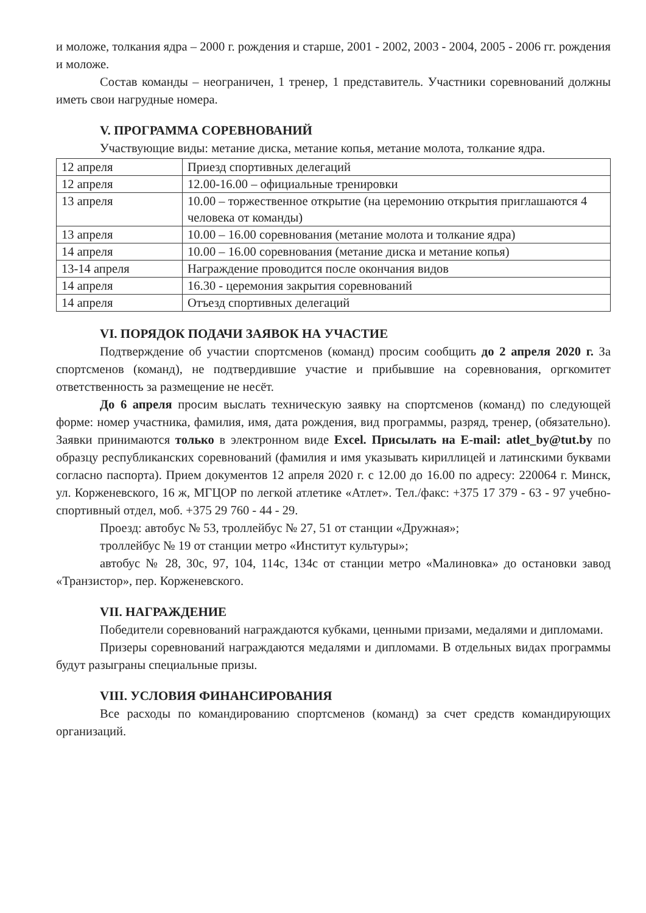и моложе, толкания ядра – 2000 г. рождения и старше, 2001 - 2002, 2003 - 2004, 2005 - 2006 гг. рождения и моложе.
Состав команды – неограничен, 1 тренер, 1 представитель. Участники соревнований должны иметь свои нагрудные номера.
V. ПРОГРАММА СОРЕВНОВАНИЙ
Участвующие виды: метание диска, метание копья, метание молота, толкание ядра.
| 12 апреля | Приезд спортивных делегаций |
| 12 апреля | 12.00-16.00 – официальные тренировки |
| 13 апреля | 10.00 – торжественное открытие (на церемонию открытия приглашаются 4 человека от команды) |
| 13 апреля | 10.00 – 16.00 соревнования (метание молота и толкание ядра) |
| 14 апреля | 10.00 – 16.00 соревнования (метание диска и метание копья) |
| 13-14 апреля | Награждение проводится после окончания видов |
| 14 апреля | 16.30 - церемония закрытия соревнований |
| 14 апреля | Отъезд спортивных делегаций |
VI. ПОРЯДОК ПОДАЧИ ЗАЯВОК НА УЧАСТИЕ
Подтверждение об участии спортсменов (команд) просим сообщить до 2 апреля 2020 г. За спортсменов (команд), не подтвердившие участие и прибывшие на соревнования, оргкомитет ответственность за размещение не несёт.
До 6 апреля просим выслать техническую заявку на спортсменов (команд) по следующей форме: номер участника, фамилия, имя, дата рождения, вид программы, разряд, тренер, (обязательно). Заявки принимаются только в электронном виде Excel. Присылать на E-mail: atlet_by@tut.by по образцу республиканских соревнований (фамилия и имя указывать кириллицей и латинскими буквами согласно паспорта). Прием документов 12 апреля 2020 г. с 12.00 до 16.00 по адресу: 220064 г. Минск, ул. Корженевского, 16 ж, МГЦОР по легкой атлетике «Атлет». Тел./факс: +375 17 379 - 63 - 97 учебно-спортивный отдел, моб. +375 29 760 - 44 - 29.
Проезд: автобус № 53, троллейбус № 27, 51 от станции «Дружная»;
троллейбус № 19 от станции метро «Институт культуры»;
автобус № 28, 30с, 97, 104, 114с, 134с от станции метро «Малиновка» до остановки завод «Транзистор», пер. Корженевского.
VII. НАГРАЖДЕНИЕ
Победители соревнований награждаются кубками, ценными призами, медалями и дипломами.
Призеры соревнований награждаются медалями и дипломами. В отдельных видах программы будут разыграны специальные призы.
VIII. УСЛОВИЯ ФИНАНСИРОВАНИЯ
Все расходы по командированию спортсменов (команд) за счет средств командирующих организаций.